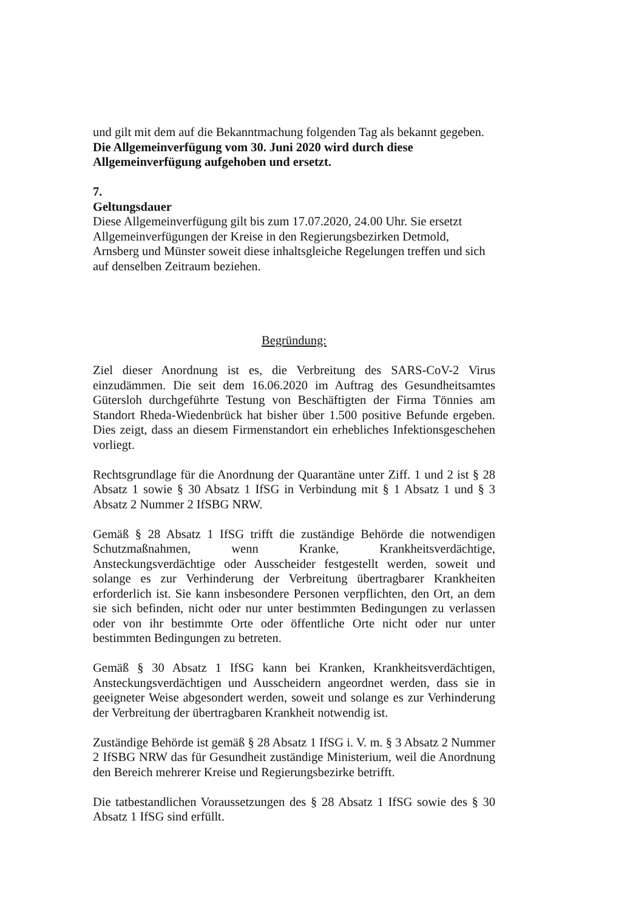und gilt mit dem auf die Bekanntmachung folgenden Tag als bekannt gegeben.
Die Allgemeinverfügung vom 30. Juni 2020 wird durch diese Allgemeinverfügung aufgehoben und ersetzt.
7.
Geltungsdauer
Diese Allgemeinverfügung gilt bis zum 17.07.2020, 24.00 Uhr. Sie ersetzt Allgemeinverfügungen der Kreise in den Regierungsbezirken Detmold, Arnsberg und Münster soweit diese inhaltsgleiche Regelungen treffen und sich auf denselben Zeitraum beziehen.
Begründung:
Ziel dieser Anordnung ist es, die Verbreitung des SARS-CoV-2 Virus einzudämmen. Die seit dem 16.06.2020 im Auftrag des Gesundheitsamtes Gütersloh durchgeführte Testung von Beschäftigten der Firma Tönnies am Standort Rheda-Wiedenbrück hat bisher über 1.500 positive Befunde ergeben. Dies zeigt, dass an diesem Firmenstandort ein erhebliches Infektionsgeschehen vorliegt.
Rechtsgrundlage für die Anordnung der Quarantäne unter Ziff. 1 und 2 ist § 28 Absatz 1 sowie § 30 Absatz 1 IfSG in Verbindung mit § 1 Absatz 1 und § 3 Absatz 2 Nummer 2 IfSBG NRW.
Gemäß § 28 Absatz 1 IfSG trifft die zuständige Behörde die notwendigen Schutzmaßnahmen, wenn Kranke, Krankheitsverdächtige, Ansteckungsverdächtige oder Ausscheider festgestellt werden, soweit und solange es zur Verhinderung der Verbreitung übertragbarer Krankheiten erforderlich ist. Sie kann insbesondere Personen verpflichten, den Ort, an dem sie sich befinden, nicht oder nur unter bestimmten Bedingungen zu verlassen oder von ihr bestimmte Orte oder öffentliche Orte nicht oder nur unter bestimmten Bedingungen zu betreten.
Gemäß § 30 Absatz 1 IfSG kann bei Kranken, Krankheitsverdächtigen, Ansteckungsverdächtigen und Ausscheidern angeordnet werden, dass sie in geeigneter Weise abgesondert werden, soweit und solange es zur Verhinderung der Verbreitung der übertragbaren Krankheit notwendig ist.
Zuständige Behörde ist gemäß § 28 Absatz 1 IfSG i. V. m. § 3 Absatz 2 Nummer 2 IfSBG NRW das für Gesundheit zuständige Ministerium, weil die Anordnung den Bereich mehrerer Kreise und Regierungsbezirke betrifft.
Die tatbestandlichen Voraussetzungen des § 28 Absatz 1 IfSG sowie des § 30 Absatz 1 IfSG sind erfüllt.